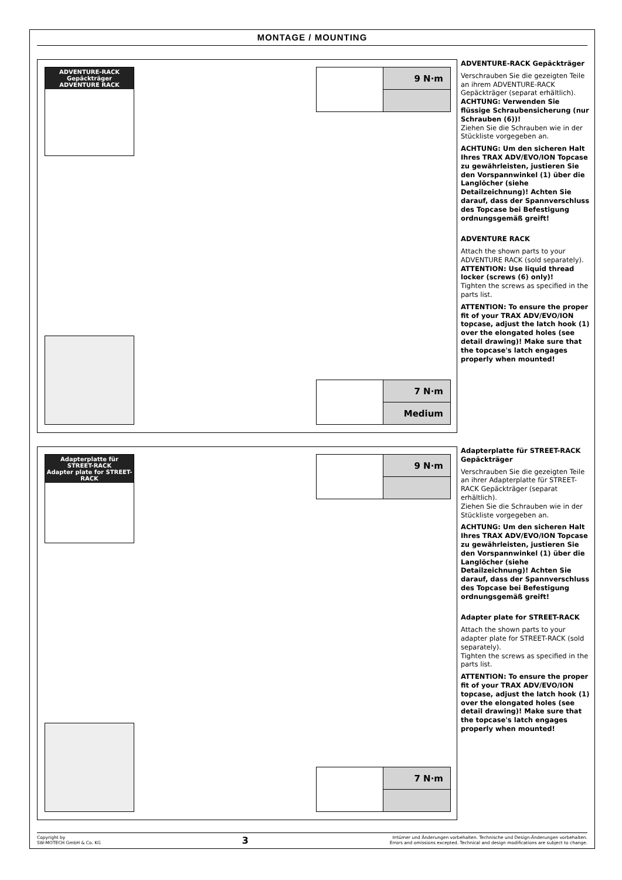MONTAGE / MOUNTING
ADVENTURE-RACK Gepäckträger
ADVENTURE RACK
9 N·m
7 N·m
Medium
ADVENTURE-RACK Gepäckträger
Verschrauben Sie die gezeigten Teile an ihrem ADVENTURE-RACK Gepäckträger (separat erhältlich).
ACHTUNG: Verwenden Sie flüssige Schraubensicherung (nur Schrauben (6))!
Ziehen Sie die Schrauben wie in der Stückliste vorgegeben an.
ACHTUNG: Um den sicheren Halt Ihres TRAX ADV/EVO/ION Topcase zu gewährleisten, justieren Sie den Vorspannwinkel (1) über die Langlöcher (siehe Detailzeichnung)! Achten Sie darauf, dass der Spannverschluss des Topcase bei Befestigung ordnungsgemäß greift!
ADVENTURE RACK
Attach the shown parts to your ADVENTURE RACK (sold separately).
ATTENTION: Use liquid thread locker (screws (6) only)!
Tighten the screws as specified in the parts list.
ATTENTION: To ensure the proper fit of your TRAX ADV/EVO/ION topcase, adjust the latch hook (1) over the elongated holes (see detail drawing)! Make sure that the topcase's latch engages properly when mounted!
Adapterplatte für STREET-RACK
Adapter plate for STREET-RACK
9 N·m
7 N·m
Adapterplatte für STREET-RACK Gepäckträger
Verschrauben Sie die gezeigten Teile an ihrer Adapterplatte für STREET-RACK Gepäckträger (separat erhältlich).
Ziehen Sie die Schrauben wie in der Stückliste vorgegeben an.
ACHTUNG: Um den sicheren Halt Ihres TRAX ADV/EVO/ION Topcase zu gewährleisten, justieren Sie den Vorspannwinkel (1) über die Langlöcher (siehe Detailzeichnung)! Achten Sie darauf, dass der Spannverschluss des Topcase bei Befestigung ordnungsgemäß greift!
Adapter plate for STREET-RACK
Attach the shown parts to your adapter plate for STREET-RACK (sold separately).
Tighten the screws as specified in the parts list.
ATTENTION: To ensure the proper fit of your TRAX ADV/EVO/ION topcase, adjust the latch hook (1) over the elongated holes (see detail drawing)! Make sure that the topcase's latch engages properly when mounted!
Copyright by
SW-MOTECH GmbH & Co. KG
3
Irrtümer und Änderungen vorbehalten. Technische und Design-Änderungen vorbehalten.
Errors and omissions excepted. Technical and design modifications are subject to change.